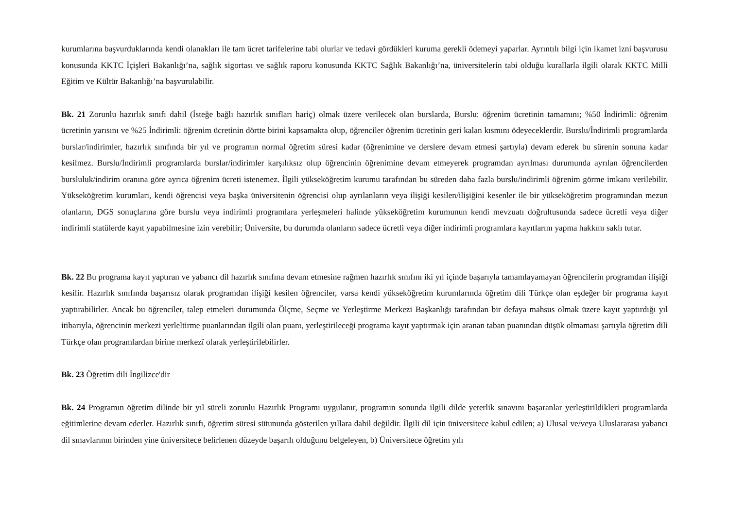kurumlarına başvurduklarında kendi olanakları ile tam ücret tarifelerine tabi olurlar ve tedavi gördükleri kuruma gerekli ödemeyi yaparlar. Ayrıntılı bilgi için ikamet izni başvurusu konusunda KKTC İçişleri Bakanlığı’na, sağlık sigortası ve sağlık raporu konusunda KKTC Sağlık Bakanlığı’na, üniversitelerin tabi olduğu kurallarla ilgili olarak KKTC Milli Eğitim ve Kültür Bakanlığı’na başvurulabilir.
Bk. 21 Zorunlu hazırlık sınıfı dahil (İsteğe bağlı hazırlık sınıfları hariç) olmak üzere verilecek olan burslarda, Burslu: öğrenim ücretinin tamamını; %50 İndirimli: öğrenim ücretinin yarısını ve %25 İndirimli: öğrenim ücretinin dörtte birini kapsamakta olup, öğrenciler öğrenim ücretinin geri kalan kısmını ödeyeceklerdir. Burslu/İndirimli programlarda burslar/indirimler, hazırlık sınıfında bir yıl ve programın normal öğretim süresi kadar (öğrenimine ve derslere devam etmesi şartıyla) devam ederek bu sürenin sonuna kadar kesilmez. Burslu/İndirimli programlarda burslar/indirimler karşılıksız olup öğrencinin öğrenimine devam etmeyerek programdan ayrılması durumunda ayrılan öğrencilerden bursluluk/indirim oranına göre ayrıca öğrenim ücreti istenemez. İlgili yükseköğretim kurumu tarafından bu süreden daha fazla burslu/indirimli öğrenim görme imkanı verilebilir. Yükseköğretim kurumları, kendi öğrencisi veya başka üniversitenin öğrencisi olup ayrılanların veya ilişiği kesilen/ilişiğini kesenler ile bir yükseköğretim programından mezun olanların, DGS sonuçlarına göre burslu veya indirimli programlara yerleşmeleri halinde yükseköğretim kurumunun kendi mevzuatı doğrultusunda sadece ücretli veya diğer indirimli statülerde kayıt yapabilmesine izin verebilir; Üniversite, bu durumda olanların sadece ücretli veya diğer indirimli programlara kayıtlarını yapma hakkını saklı tutar.
Bk. 22 Bu programa kayıt yaptıran ve yabancı dil hazırlık sınıfına devam etmesine rağmen hazırlık sınıfını iki yıl içinde başarıyla tamamlayamayan öğrencilerin programdan ilişiği kesilir. Hazırlık sınıfında başarısız olarak programdan ilişiği kesilen öğrenciler, varsa kendi yükseköğretim kurumlarında öğretim dili Türkçe olan eşdeğer bir programa kayıt yaptırabilirler. Ancak bu öğrenciler, talep etmeleri durumunda Ölçme, Seçme ve Yerleştirme Merkezi Başkanlığı tarafından bir defaya mahsus olmak üzere kayıt yaptırdığı yıl itibarıyla, öğrencinin merkezi yerleltirme puanlarından ilgili olan puanı, yerleştirileceği programa kayıt yaptırmak için aranan taban puanından düşük olmaması şartıyla öğretim dili Türkçe olan programlardan birine merkezî olarak yerleştirilebilirler.
Bk. 23 Öğretim dili İngilizce'dir
Bk. 24 Programın öğretim dilinde bir yıl süreli zorunlu Hazırlık Programı uygulanır, programın sonunda ilgili dilde yeterlik sınavını başaranlar yerleştirildikleri programlarda eğitimlerine devam ederler. Hazırlık sınıfı, öğretim süresi sütununda gösterilen yıllara dahil değildir. İlgili dil için üniversitece kabul edilen; a) Ulusal ve/veya Uluslararası yabancı dil sınavlarının birinden yine üniversitece belirlenen düzeyde başarılı olduğunu belgeleyen, b) Üniversitece öğretim yılı